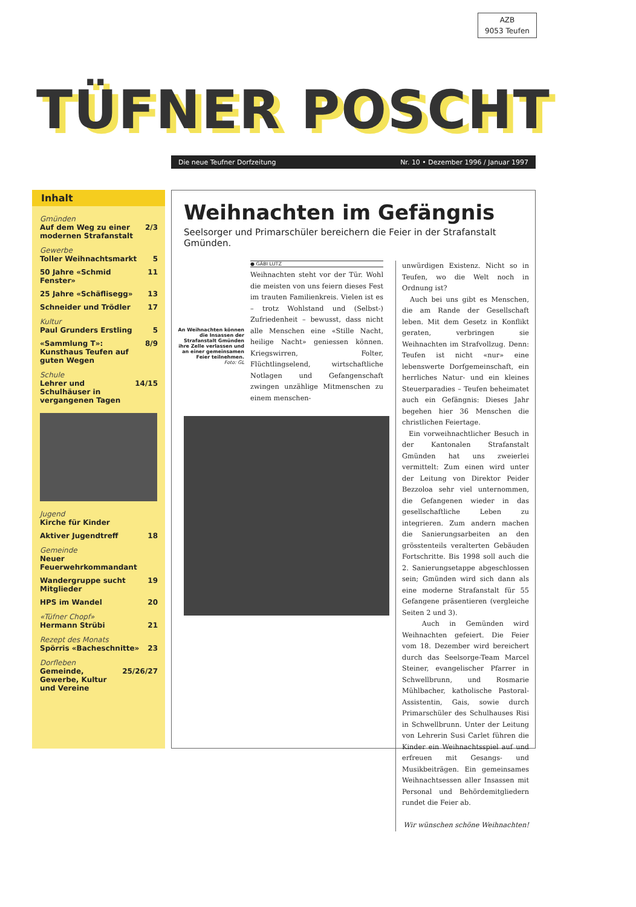AZB
9053 Teufen
TÜFNER POSCHT
Die neue Teufner Dorfzeitung Nr. 10 • Dezember 1996 / Januar 1997
Inhalt
Gmünden
Auf dem Weg zu einer modernen Strafanstalt 2/3
Gewerbe
Toller Weihnachtsmarkt 5
50 Jahre «Schmid Fenster» 11
25 Jahre «Schäflisegg» 13
Schneider und Trödler 17
Kultur
Paul Grunders Erstling 5
«Sammlung T»: Kunsthaus Teufen auf guten Wegen 8/9
Schule
Lehrer und Schulhäuser in vergangenen Tagen 14/15
Jugend
Kirche für Kinder
Aktiver Jugendtreff 18
Gemeinde
Neuer Feuerwehrkommandant
Wandergruppe sucht Mitglieder 19
HPS im Wandel 20
«Tüfner Chopf»
Hermann Strübi 21
Rezept des Monats
Spörris «Bacheschnitte» 23
Dorfleben
Gemeinde, Gewerbe, Kultur und Vereine 25/26/27
Weihnachten im Gefängnis
Seelsorger und Primarschüler bereichern die Feier in der Strafanstalt Gmünden.
An Weihnachten können die Insassen der Strafanstalt Gmünden ihre Zelle verlassen und an einer gemeinsamen Feier teilnehmen.
Foto: GL
● GÄBI LUTZ
Weihnachten steht vor der Tür. Wohl die meisten von uns feiern dieses Fest im trauten Familienkreis. Vielen ist es – trotz Wohlstand und (Selbst-) Zufriedenheit – bewusst, dass nicht alle Menschen eine «Stille Nacht, heilige Nacht» geniessen können. Kriegswirren, Folter, Flüchtlingselend, wirtschaftliche Notlagen und Gefangenschaft zwingen unzählige Mitmenschen zu einem menschen-
unwürdigen Existenz. Nicht so in Teufen, wo die Welt noch in Ordnung ist?
Auch bei uns gibt es Menschen, die am Rande der Gesellschaft leben. Mit dem Gesetz in Konflikt geraten, verbringen sie Weihnachten im Strafvollzug. Denn: Teufen ist nicht «nur» eine lebenswerte Dorfgemeinschaft, ein herrliches Natur- und ein kleines Steuerparadies – Teufen beheimatet auch ein Gefängnis: Dieses Jahr begehen hier 36 Menschen die christlichen Feiertage.
Ein vorweihnachtlicher Besuch in der Kantonalen Strafanstalt Gmünden hat uns zweierlei vermittelt: Zum einen wird unter der Leitung von Direktor Peider Bezzoloa sehr viel unternommen, die Gefangenen wieder in das gesellschaftliche Leben zu integrieren. Zum andern machen die Sanierungsarbeiten an den grösstenteils veralterten Gebäuden Fortschritte. Bis 1998 soll auch die 2. Sanierungsetappe abgeschlossen sein; Gmünden wird sich dann als eine moderne Strafanstalt für 55 Gefangene präsentieren (vergleiche Seiten 2 und 3).
Auch in Gemünden wird Weihnachten gefeiert. Die Feier vom 18. Dezember wird bereichert durch das Seelsorge-Team Marcel Steiner, evangelischer Pfarrer in Schwellbrunn, und Rosmarie Mühlbacher, katholische Pastoral-Assistentin, Gais, sowie durch Primarschüler des Schulhauses Risi in Schwellbrunn. Unter der Leitung von Lehrerin Susi Carlet führen die Kinder ein Weihnachtsspiel auf und erfreuen mit Gesangs- und Musikbeiträgen. Ein gemeinsames Weihnachtsessen aller Insassen mit Personal und Behördemitgliedern rundet die Feier ab.
Wir wünschen schöne Weihnachten!